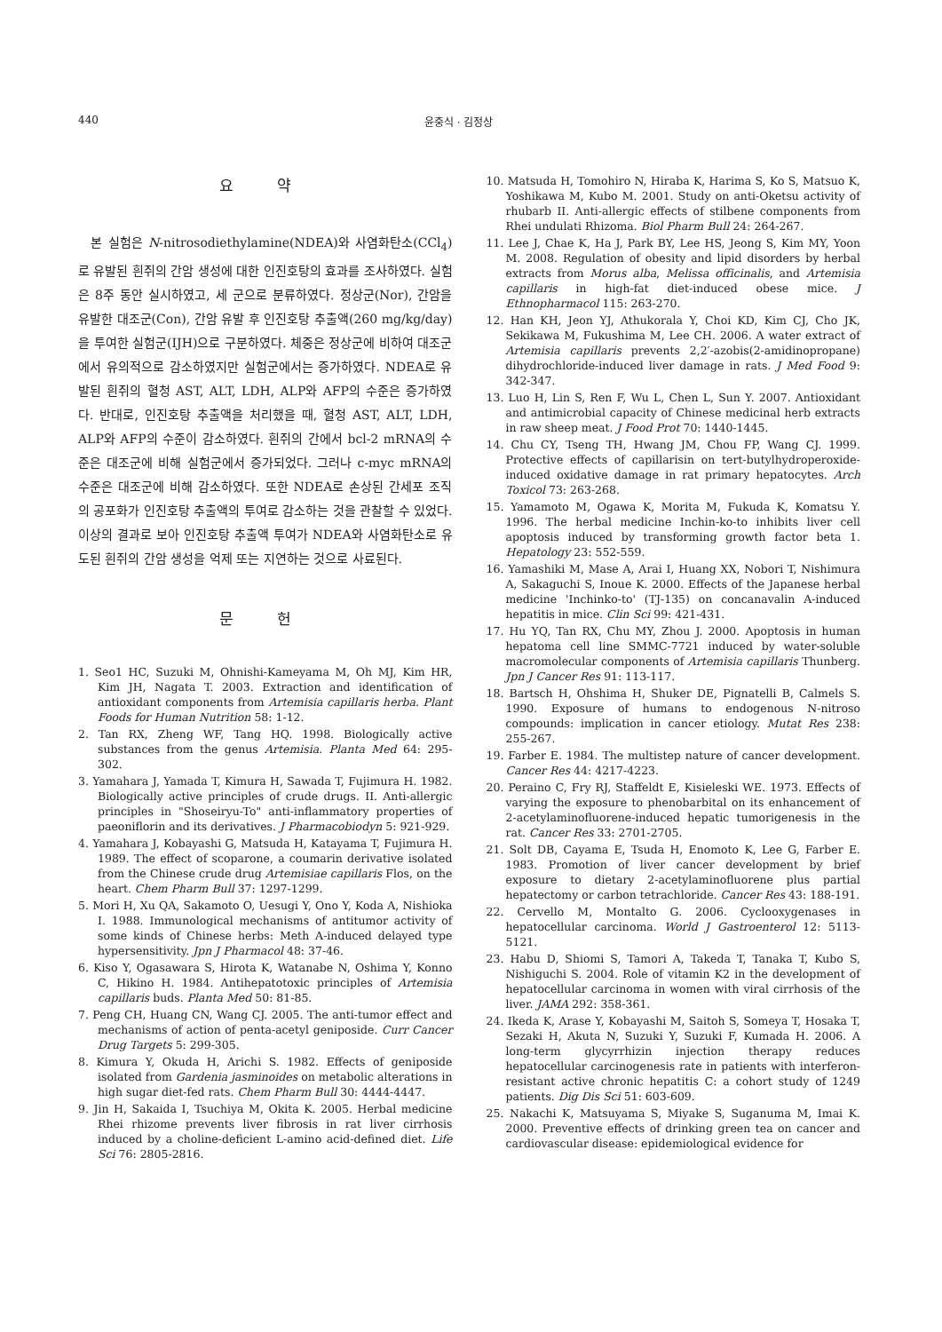440 윤중식 · 김정상
요 약
본 실험은 N-nitrosodiethylamine(NDEA)와 사염화탄소(CCl<sub>4</sub>)로 유발된 흰쥐의 간암 생성에 대한 인진호탕의 효과를 조사하였다. 실험은 8주 동안 실시하였고, 세 군으로 분류하였다. 정상군(Nor), 간암을 유발한 대조군(Con), 간암 유발 후 인진호탕 추출액(260 mg/kg/day)을 투여한 실험군(IJH)으로 구분하였다. 체중은 정상군에 비하여 대조군에서 유의적으로 감소하였지만 실험군에서는 증가하였다. NDEA로 유발된 흰쥐의 혈청 AST, ALT, LDH, ALP와 AFP의 수준은 증가하였다. 반대로, 인진호탕 추출액을 처리했을 때, 혈청 AST, ALT, LDH, ALP와 AFP의 수준이 감소하였다. 흰쥐의 간에서 bcl-2 mRNA의 수준은 대조군에 비해 실험군에서 증가되었다. 그러나 c-myc mRNA의 수준은 대조군에 비해 감소하였다. 또한 NDEA로 손상된 간세포 조직의 공포화가 인진호탕 추출액의 투여로 감소하는 것을 관찰할 수 있었다. 이상의 결과로 보아 인진호탕 추출액 투여가 NDEA와 사염화탄소로 유도된 흰쥐의 간암 생성을 억제 또는 지연하는 것으로 사료된다.
문 헌
1. Seo1 HC, Suzuki M, Ohnishi-Kameyama M, Oh MJ, Kim HR, Kim JH, Nagata T. 2003. Extraction and identification of antioxidant components from Artemisia capillaris herba. Plant Foods for Human Nutrition 58: 1-12.
2. Tan RX, Zheng WF, Tang HQ. 1998. Biologically active substances from the genus Artemisia. Planta Med 64: 295-302.
3. Yamahara J, Yamada T, Kimura H, Sawada T, Fujimura H. 1982. Biologically active principles of crude drugs. II. Anti-allergic principles in "Shoseiryu-To" anti-inflammatory properties of paeoniflorin and its derivatives. J Pharmacobiodyn 5: 921-929.
4. Yamahara J, Kobayashi G, Matsuda H, Katayama T, Fujimura H. 1989. The effect of scoparone, a coumarin derivative isolated from the Chinese crude drug Artemisiae capillaris Flos, on the heart. Chem Pharm Bull 37: 1297-1299.
5. Mori H, Xu QA, Sakamoto O, Uesugi Y, Ono Y, Koda A, Nishioka I. 1988. Immunological mechanisms of antitumor activity of some kinds of Chinese herbs: Meth A-induced delayed type hypersensitivity. Jpn J Pharmacol 48: 37-46.
6. Kiso Y, Ogasawara S, Hirota K, Watanabe N, Oshima Y, Konno C, Hikino H. 1984. Antihepatotoxic principles of Artemisia capillaris buds. Planta Med 50: 81-85.
7. Peng CH, Huang CN, Wang CJ. 2005. The anti-tumor effect and mechanisms of action of penta-acetyl geniposide. Curr Cancer Drug Targets 5: 299-305.
8. Kimura Y, Okuda H, Arichi S. 1982. Effects of geniposide isolated from Gardenia jasminoides on metabolic alterations in high sugar diet-fed rats. Chem Pharm Bull 30: 4444-4447.
9. Jin H, Sakaida I, Tsuchiya M, Okita K. 2005. Herbal medicine Rhei rhizome prevents liver fibrosis in rat liver cirrhosis induced by a choline-deficient L-amino acid-defined diet. Life Sci 76: 2805-2816.
10. Matsuda H, Tomohiro N, Hiraba K, Harima S, Ko S, Matsuo K, Yoshikawa M, Kubo M. 2001. Study on anti-Oketsu activity of rhubarb II. Anti-allergic effects of stilbene components from Rhei undulati Rhizoma. Biol Pharm Bull 24: 264-267.
11. Lee J, Chae K, Ha J, Park BY, Lee HS, Jeong S, Kim MY, Yoon M. 2008. Regulation of obesity and lipid disorders by herbal extracts from Morus alba, Melissa officinalis, and Artemisia capillaris in high-fat diet-induced obese mice. J Ethnopharmacol 115: 263-270.
12. Han KH, Jeon YJ, Athukorala Y, Choi KD, Kim CJ, Cho JK, Sekikawa M, Fukushima M, Lee CH. 2006. A water extract of Artemisia capillaris prevents 2,2′-azobis(2-amidinopropane) dihydrochloride-induced liver damage in rats. J Med Food 9: 342-347.
13. Luo H, Lin S, Ren F, Wu L, Chen L, Sun Y. 2007. Antioxidant and antimicrobial capacity of Chinese medicinal herb extracts in raw sheep meat. J Food Prot 70: 1440-1445.
14. Chu CY, Tseng TH, Hwang JM, Chou FP, Wang CJ. 1999. Protective effects of capillarisin on tert-butylhydroperoxide-induced oxidative damage in rat primary hepatocytes. Arch Toxicol 73: 263-268.
15. Yamamoto M, Ogawa K, Morita M, Fukuda K, Komatsu Y. 1996. The herbal medicine Inchin-ko-to inhibits liver cell apoptosis induced by transforming growth factor beta 1. Hepatology 23: 552-559.
16. Yamashiki M, Mase A, Arai I, Huang XX, Nobori T, Nishimura A, Sakaguchi S, Inoue K. 2000. Effects of the Japanese herbal medicine 'Inchinko-to' (TJ-135) on concanavalin A-induced hepatitis in mice. Clin Sci 99: 421-431.
17. Hu YQ, Tan RX, Chu MY, Zhou J. 2000. Apoptosis in human hepatoma cell line SMMC-7721 induced by water-soluble macromolecular components of Artemisia capillaris Thunberg. Jpn J Cancer Res 91: 113-117.
18. Bartsch H, Ohshima H, Shuker DE, Pignatelli B, Calmels S. 1990. Exposure of humans to endogenous N-nitroso compounds: implication in cancer etiology. Mutat Res 238: 255-267.
19. Farber E. 1984. The multistep nature of cancer development. Cancer Res 44: 4217-4223.
20. Peraino C, Fry RJ, Staffeldt E, Kisieleski WE. 1973. Effects of varying the exposure to phenobarbital on its enhancement of 2-acetylaminofluorene-induced hepatic tumorigenesis in the rat. Cancer Res 33: 2701-2705.
21. Solt DB, Cayama E, Tsuda H, Enomoto K, Lee G, Farber E. 1983. Promotion of liver cancer development by brief exposure to dietary 2-acetylaminofluorene plus partial hepatectomy or carbon tetrachloride. Cancer Res 43: 188-191.
22. Cervello M, Montalto G. 2006. Cyclooxygenases in hepatocellular carcinoma. World J Gastroenterol 12: 5113-5121.
23. Habu D, Shiomi S, Tamori A, Takeda T, Tanaka T, Kubo S, Nishiguchi S. 2004. Role of vitamin K2 in the development of hepatocellular carcinoma in women with viral cirrhosis of the liver. JAMA 292: 358-361.
24. Ikeda K, Arase Y, Kobayashi M, Saitoh S, Someya T, Hosaka T, Sezaki H, Akuta N, Suzuki Y, Suzuki F, Kumada H. 2006. A long-term glycyrrhizin injection therapy reduces hepatocellular carcinogenesis rate in patients with interferon-resistant active chronic hepatitis C: a cohort study of 1249 patients. Dig Dis Sci 51: 603-609.
25. Nakachi K, Matsuyama S, Miyake S, Suganuma M, Imai K. 2000. Preventive effects of drinking green tea on cancer and cardiovascular disease: epidemiological evidence for